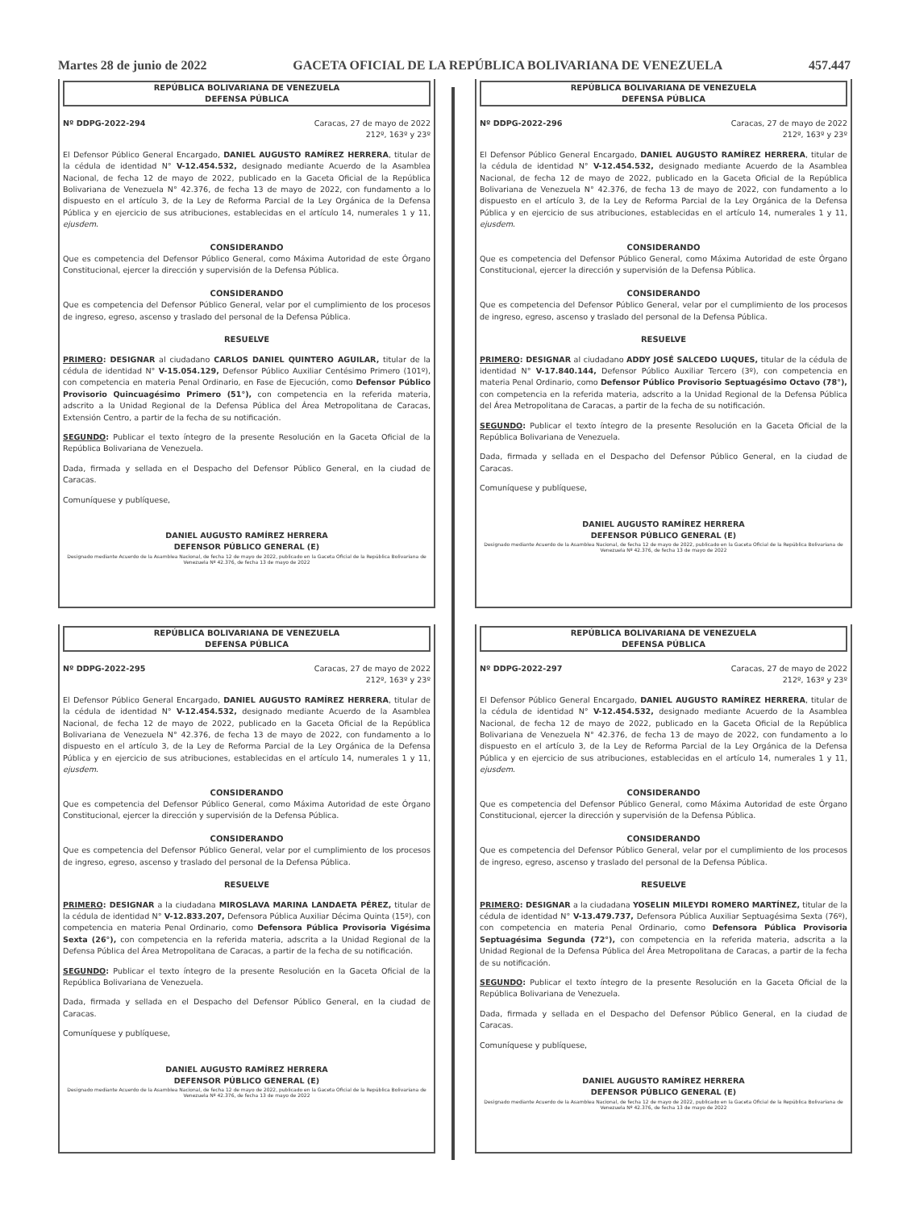Martes 28 de junio de 2022 GACETA OFICIAL DE LA REPÚBLICA BOLIVARIANA DE VENEZUELA 457.447
REPÚBLICA BOLIVARIANA DE VENEZUELA
DEFENSA PÚBLICA
Nº DDPG-2022-294 Caracas, 27 de mayo de 2022
212º, 163º y 23º
El Defensor Público General Encargado, DANIEL AUGUSTO RAMÍREZ HERRERA, titular de la cédula de identidad N° V-12.454.532, designado mediante Acuerdo de la Asamblea Nacional, de fecha 12 de mayo de 2022, publicado en la Gaceta Oficial de la República Bolivariana de Venezuela N° 42.376, de fecha 13 de mayo de 2022, con fundamento a lo dispuesto en el artículo 3, de la Ley de Reforma Parcial de la Ley Orgánica de la Defensa Pública y en ejercicio de sus atribuciones, establecidas en el artículo 14, numerales 1 y 11, ejusdem.
CONSIDERANDO
Que es competencia del Defensor Público General, como Máxima Autoridad de este Órgano Constitucional, ejercer la dirección y supervisión de la Defensa Pública.
CONSIDERANDO
Que es competencia del Defensor Público General, velar por el cumplimiento de los procesos de ingreso, egreso, ascenso y traslado del personal de la Defensa Pública.
RESUELVE
PRIMERO: DESIGNAR al ciudadano CARLOS DANIEL QUINTERO AGUILAR, titular de la cédula de identidad N° V-15.054.129, Defensor Público Auxiliar Centésimo Primero (101º), con competencia en materia Penal Ordinario, en Fase de Ejecución, como Defensor Público Provisorio Quincuagésimo Primero (51°), con competencia en la referida materia, adscrito a la Unidad Regional de la Defensa Pública del Área Metropolitana de Caracas, Extensión Centro, a partir de la fecha de su notificación.
SEGUNDO: Publicar el texto íntegro de la presente Resolución en la Gaceta Oficial de la República Bolivariana de Venezuela.
Dada, firmada y sellada en el Despacho del Defensor Público General, en la ciudad de Caracas.
Comuníquese y publíquese,
DANIEL AUGUSTO RAMÍREZ HERRERA
DEFENSOR PÚBLICO GENERAL (E)
Designado mediante Acuerdo de la Asamblea Nacional, de fecha 12 de mayo de 2022, publicado en la Gaceta Oficial de la República Bolivariana de Venezuela Nº 42.376, de fecha 13 de mayo de 2022
REPÚBLICA BOLIVARIANA DE VENEZUELA
DEFENSA PÚBLICA
Nº DDPG-2022-296 Caracas, 27 de mayo de 2022
212º, 163º y 23º
El Defensor Público General Encargado, DANIEL AUGUSTO RAMÍREZ HERRERA, titular de la cédula de identidad N° V-12.454.532, designado mediante Acuerdo de la Asamblea Nacional, de fecha 12 de mayo de 2022, publicado en la Gaceta Oficial de la República Bolivariana de Venezuela N° 42.376, de fecha 13 de mayo de 2022, con fundamento a lo dispuesto en el artículo 3, de la Ley de Reforma Parcial de la Ley Orgánica de la Defensa Pública y en ejercicio de sus atribuciones, establecidas en el artículo 14, numerales 1 y 11, ejusdem.
CONSIDERANDO
Que es competencia del Defensor Público General, como Máxima Autoridad de este Órgano Constitucional, ejercer la dirección y supervisión de la Defensa Pública.
CONSIDERANDO
Que es competencia del Defensor Público General, velar por el cumplimiento de los procesos de ingreso, egreso, ascenso y traslado del personal de la Defensa Pública.
RESUELVE
PRIMERO: DESIGNAR al ciudadano ADDY JOSÉ SALCEDO LUQUES, titular de la cédula de identidad N° V-17.840.144, Defensor Público Auxiliar Tercero (3º), con competencia en materia Penal Ordinario, como Defensor Público Provisorio Septuagésimo Octavo (78°), con competencia en la referida materia, adscrito a la Unidad Regional de la Defensa Pública del Área Metropolitana de Caracas, a partir de la fecha de su notificación.
SEGUNDO: Publicar el texto íntegro de la presente Resolución en la Gaceta Oficial de la República Bolivariana de Venezuela.
Dada, firmada y sellada en el Despacho del Defensor Público General, en la ciudad de Caracas.
Comuníquese y publíquese,
DANIEL AUGUSTO RAMÍREZ HERRERA
DEFENSOR PÚBLICO GENERAL (E)
Designado mediante Acuerdo de la Asamblea Nacional, de fecha 12 de mayo de 2022, publicado en la Gaceta Oficial de la República Bolivariana de Venezuela Nº 42.376, de fecha 13 de mayo de 2022
REPÚBLICA BOLIVARIANA DE VENEZUELA
DEFENSA PÚBLICA
Nº DDPG-2022-295 Caracas, 27 de mayo de 2022
212º, 163º y 23º
El Defensor Público General Encargado, DANIEL AUGUSTO RAMÍREZ HERRERA, titular de la cédula de identidad N° V-12.454.532, designado mediante Acuerdo de la Asamblea Nacional, de fecha 12 de mayo de 2022, publicado en la Gaceta Oficial de la República Bolivariana de Venezuela N° 42.376, de fecha 13 de mayo de 2022, con fundamento a lo dispuesto en el artículo 3, de la Ley de Reforma Parcial de la Ley Orgánica de la Defensa Pública y en ejercicio de sus atribuciones, establecidas en el artículo 14, numerales 1 y 11, ejusdem.
CONSIDERANDO
Que es competencia del Defensor Público General, como Máxima Autoridad de este Órgano Constitucional, ejercer la dirección y supervisión de la Defensa Pública.
CONSIDERANDO
Que es competencia del Defensor Público General, velar por el cumplimiento de los procesos de ingreso, egreso, ascenso y traslado del personal de la Defensa Pública.
RESUELVE
PRIMERO: DESIGNAR a la ciudadana MIROSLAVA MARINA LANDAETA PÉREZ, titular de la cédula de identidad N° V-12.833.207, Defensora Pública Auxiliar Décima Quinta (15º), con competencia en materia Penal Ordinario, como Defensora Pública Provisoria Vigésima Sexta (26°), con competencia en la referida materia, adscrita a la Unidad Regional de la Defensa Pública del Área Metropolitana de Caracas, a partir de la fecha de su notificación.
SEGUNDO: Publicar el texto íntegro de la presente Resolución en la Gaceta Oficial de la República Bolivariana de Venezuela.
Dada, firmada y sellada en el Despacho del Defensor Público General, en la ciudad de Caracas.
Comuníquese y publíquese,
DANIEL AUGUSTO RAMÍREZ HERRERA
DEFENSOR PÚBLICO GENERAL (E)
Designado mediante Acuerdo de la Asamblea Nacional, de fecha 12 de mayo de 2022, publicado en la Gaceta Oficial de la República Bolivariana de Venezuela Nº 42.376, de fecha 13 de mayo de 2022
REPÚBLICA BOLIVARIANA DE VENEZUELA
DEFENSA PÚBLICA
Nº DDPG-2022-297 Caracas, 27 de mayo de 2022
212º, 163º y 23º
El Defensor Público General Encargado, DANIEL AUGUSTO RAMÍREZ HERRERA, titular de la cédula de identidad N° V-12.454.532, designado mediante Acuerdo de la Asamblea Nacional, de fecha 12 de mayo de 2022, publicado en la Gaceta Oficial de la República Bolivariana de Venezuela N° 42.376, de fecha 13 de mayo de 2022, con fundamento a lo dispuesto en el artículo 3, de la Ley de Reforma Parcial de la Ley Orgánica de la Defensa Pública y en ejercicio de sus atribuciones, establecidas en el artículo 14, numerales 1 y 11, ejusdem.
CONSIDERANDO
Que es competencia del Defensor Público General, como Máxima Autoridad de este Órgano Constitucional, ejercer la dirección y supervisión de la Defensa Pública.
CONSIDERANDO
Que es competencia del Defensor Público General, velar por el cumplimiento de los procesos de ingreso, egreso, ascenso y traslado del personal de la Defensa Pública.
RESUELVE
PRIMERO: DESIGNAR a la ciudadana YOSELIN MILEYDI ROMERO MARTÍNEZ, titular de la cédula de identidad N° V-13.479.737, Defensora Pública Auxiliar Septuagésima Sexta (76º), con competencia en materia Penal Ordinario, como Defensora Pública Provisoria Septuagésima Segunda (72°), con competencia en la referida materia, adscrita a la Unidad Regional de la Defensa Pública del Área Metropolitana de Caracas, a partir de la fecha de su notificación.
SEGUNDO: Publicar el texto íntegro de la presente Resolución en la Gaceta Oficial de la República Bolivariana de Venezuela.
Dada, firmada y sellada en el Despacho del Defensor Público General, en la ciudad de Caracas.
Comuníquese y publíquese,
DANIEL AUGUSTO RAMÍREZ HERRERA
DEFENSOR PÚBLICO GENERAL (E)
Designado mediante Acuerdo de la Asamblea Nacional, de fecha 12 de mayo de 2022, publicado en la Gaceta Oficial de la República Bolivariana de Venezuela Nº 42.376, de fecha 13 de mayo de 2022